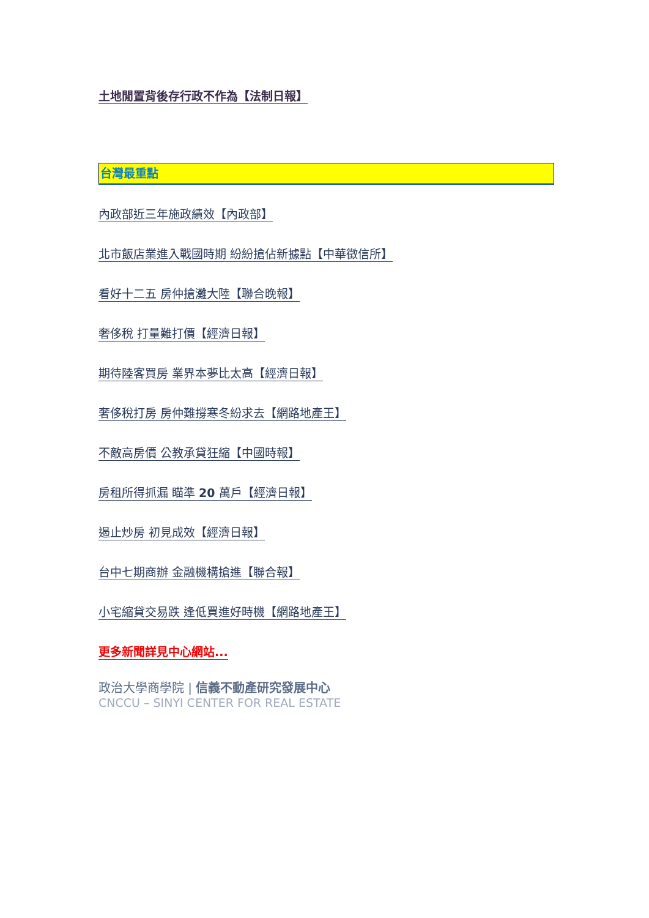土地閒置背後存行政不作為【法制日報】
台灣最重點
內政部近三年施政績效【內政部】
北市飯店業進入戰國時期 紛紛搶佔新據點【中華徵信所】
看好十二五 房仲搶灘大陸【聯合晚報】
奢侈稅 打量難打價【經濟日報】
期待陸客買房 業界本夢比太高【經濟日報】
奢侈稅打房 房仲難撐寒冬紛求去【網路地產王】
不敵高房價 公教承貸狂縮【中國時報】
房租所得抓漏 瞄準 20 萬戶【經濟日報】
遏止炒房 初見成效【經濟日報】
台中七期商辦 金融機構搶進【聯合報】
小宅縮貸交易跌 逢低買進好時機【網路地產王】
更多新聞詳見中心網站...
政治大學商學院 | 信義不動產研究發展中心
CNCCU – SINYI CENTER FOR REAL ESTATE